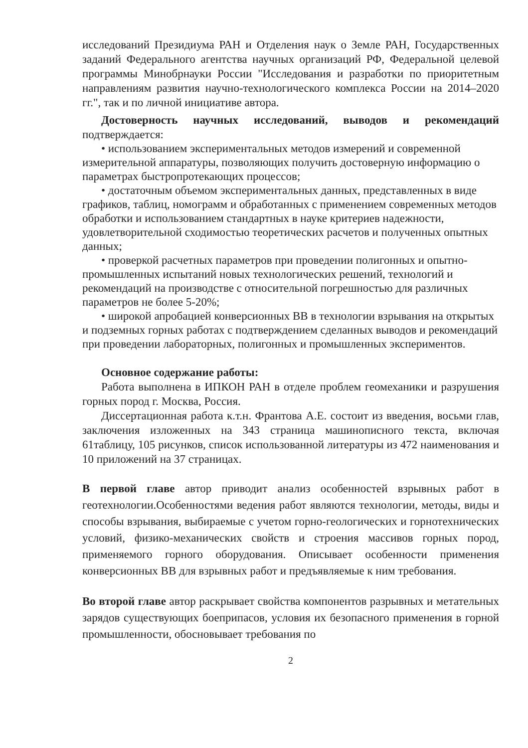исследований Президиума РАН и Отделения наук о Земле РАН, Государственных заданий Федерального агентства научных организаций РФ, Федеральной целевой программы Минобрнауки России "Исследования и разработки по приоритетным направлениям развития научно-технологического комплекса России на 2014–2020 гг.", так и по личной инициативе автора.
Достоверность научных исследований, выводов и рекомендаций подтверждается:
• использованием экспериментальных методов измерений и современной измерительной аппаратуры, позволяющих получить достоверную информацию о параметрах быстропротекающих процессов;
• достаточным объемом экспериментальных данных, представленных в виде графиков, таблиц, номограмм и обработанных с применением современных методов обработки и использованием стандартных в науке критериев надежности, удовлетворительной сходимостью теоретических расчетов и полученных опытных данных;
• проверкой расчетных параметров при проведении полигонных и опытно-промышленных испытаний новых технологических решений, технологий и рекомендаций на производстве с относительной погрешностью для различных параметров не более 5-20%;
• широкой апробацией конверсионных ВВ в технологии взрывания на открытых и подземных горных работах с подтверждением сделанных выводов и рекомендаций при проведении лабораторных, полигонных и промышленных экспериментов.
Основное содержание работы:
Работа выполнена в ИПКОН РАН в отделе проблем геомеханики и разрушения горных пород г. Москва, Россия.
Диссертационная работа к.т.н. Франтова А.Е. состоит из введения, восьми глав, заключения изложенных на 343 страница машинописного текста, включая 61таблицу, 105 рисунков, список использованной литературы из 472 наименования и 10 приложений на 37 страницах.
В первой главе автор приводит анализ особенностей взрывных работ в геотехнологии.Особенностями ведения работ являются технологии, методы, виды и способы взрывания, выбираемые с учетом горно-геологических и горнотехнических условий, физико-механических свойств и строения массивов горных пород, применяемого горного оборудования. Описывает особенности применения конверсионных ВВ для взрывных работ и предъявляемые к ним требования.
Во второй главе автор раскрывает свойства компонентов разрывных и метательных зарядов существующих боеприпасов, условия их безопасного применения в горной промышленности, обосновывает требования по
2